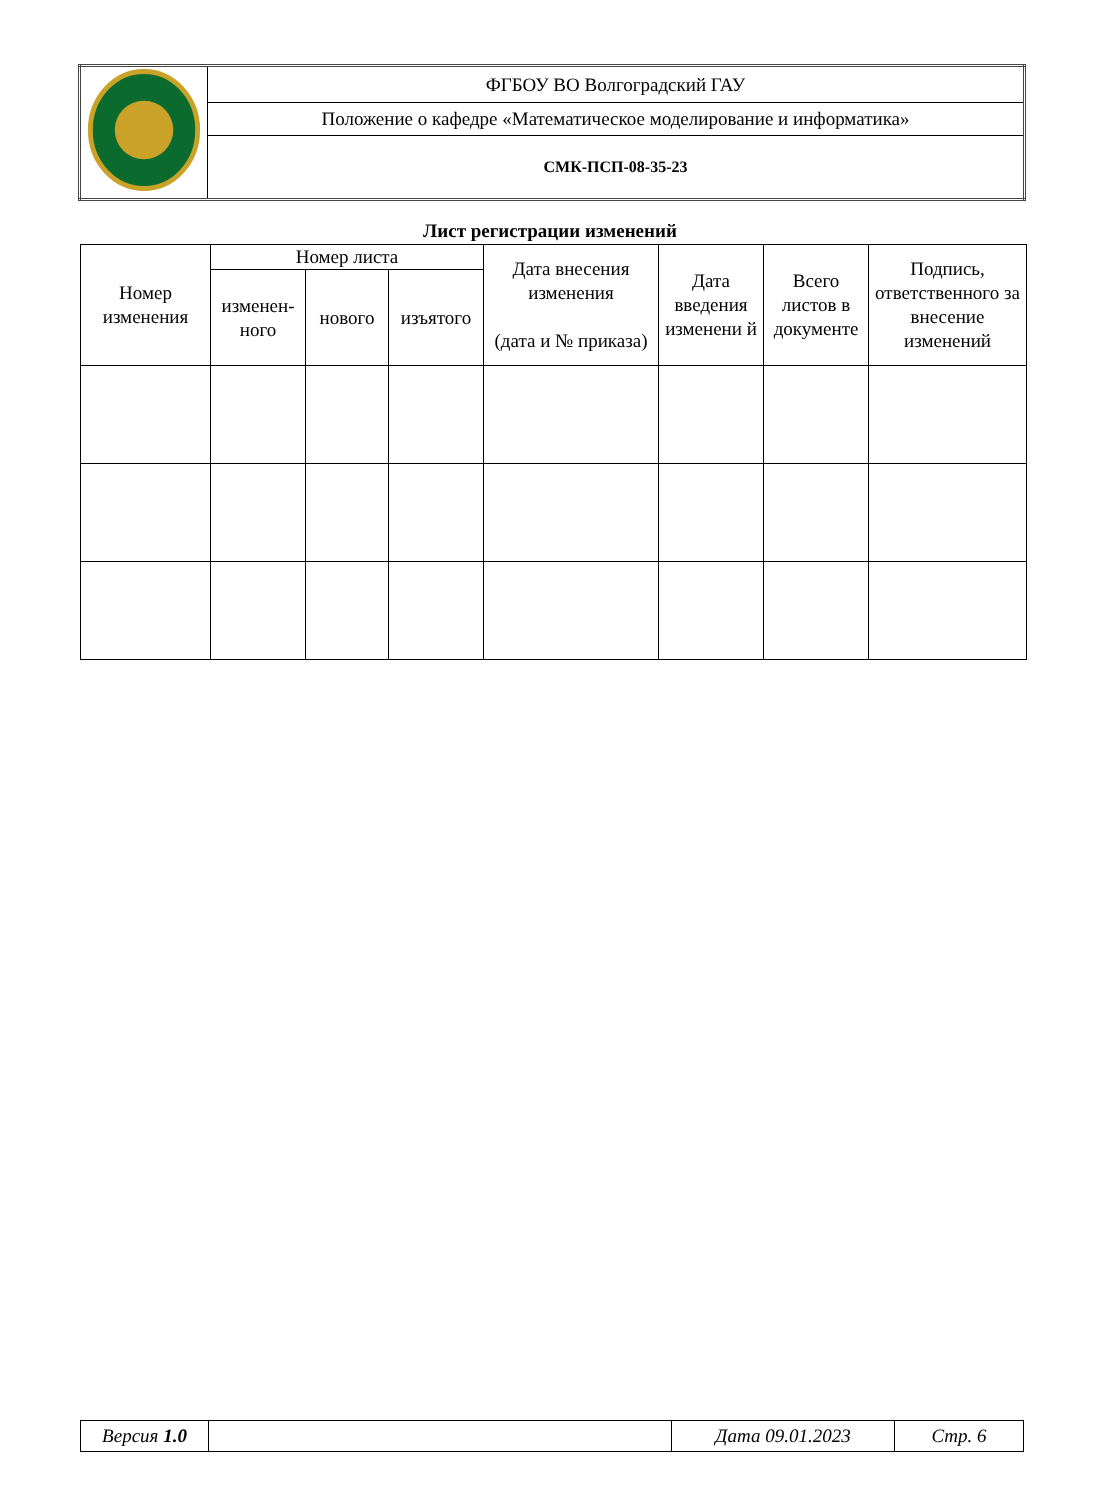| | ФГБОУ ВО Волгоградский ГАУ |
| | Положение о кафедре «Математическое моделирование и информатика» |
| | СМК-ПСП-08-35-23 |
Лист регистрации изменений
| Номер изменения | Номер листа | | | Дата внесения изменения (дата и № приказа) | Дата введения изменени й | Всего листов в документе | Подпись, ответственного за внесение изменений |
| --- | --- | --- | --- | --- | --- | --- | --- |
| | изменен-ного | нового | изъятого | | | | |
| Версия 1.0 | | Дата 09.01.2023 | Стр. 6 |